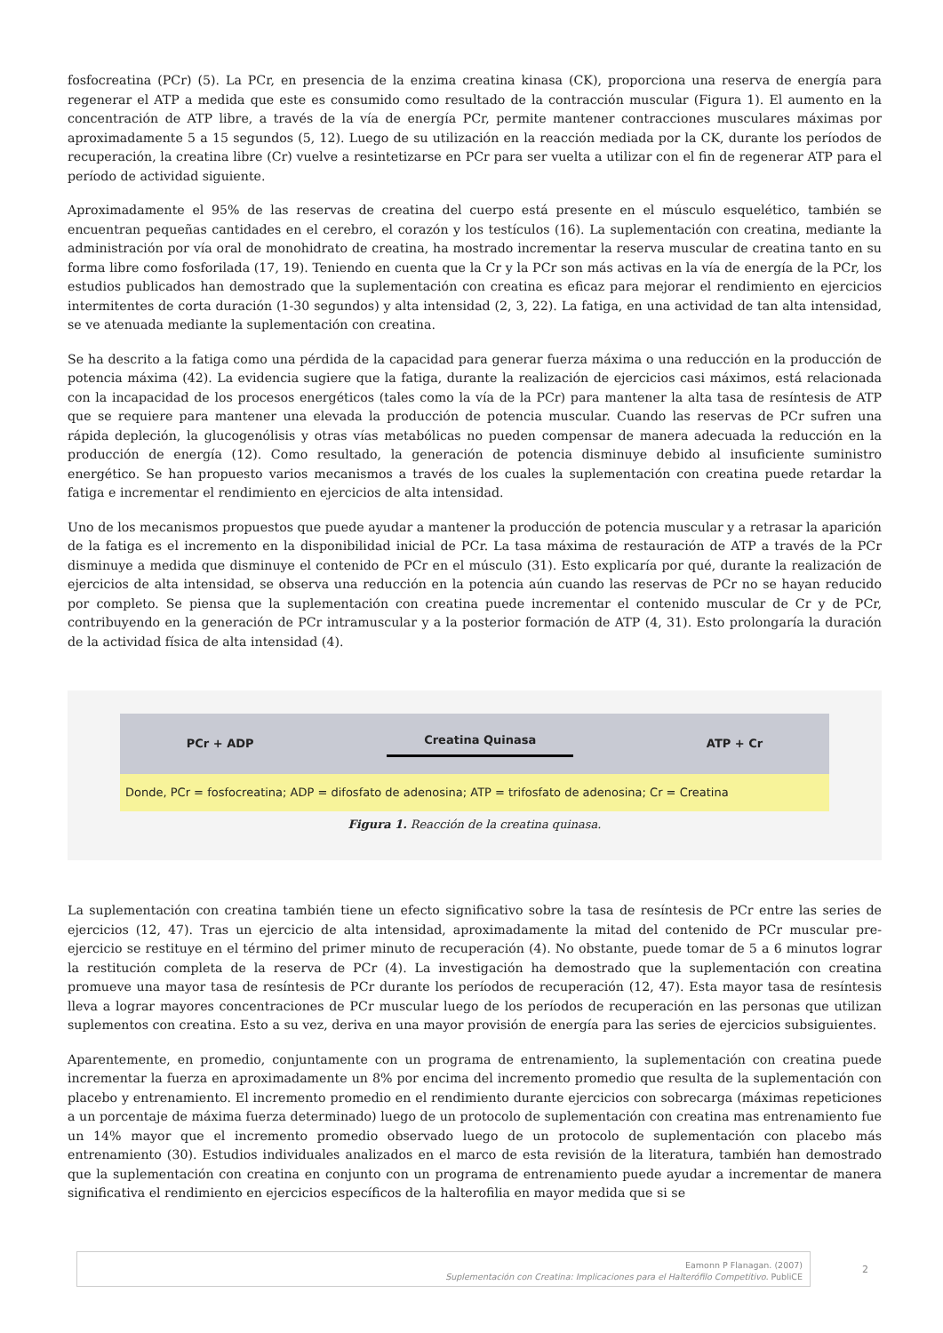fosfocreatina (PCr) (5). La PCr, en presencia de la enzima creatina kinasa (CK), proporciona una reserva de energía para regenerar el ATP a medida que este es consumido como resultado de la contracción muscular (Figura 1). El aumento en la concentración de ATP libre, a través de la vía de energía PCr, permite mantener contracciones musculares máximas por aproximadamente 5 a 15 segundos (5, 12). Luego de su utilización en la reacción mediada por la CK, durante los períodos de recuperación, la creatina libre (Cr) vuelve a resintetizarse en PCr para ser vuelta a utilizar con el fin de regenerar ATP para el período de actividad siguiente.
Aproximadamente el 95% de las reservas de creatina del cuerpo está presente en el músculo esquelético, también se encuentran pequeñas cantidades en el cerebro, el corazón y los testículos (16). La suplementación con creatina, mediante la administración por vía oral de monohidrato de creatina, ha mostrado incrementar la reserva muscular de creatina tanto en su forma libre como fosforilada (17, 19). Teniendo en cuenta que la Cr y la PCr son más activas en la vía de energía de la PCr, los estudios publicados han demostrado que la suplementación con creatina es eficaz para mejorar el rendimiento en ejercicios intermitentes de corta duración (1-30 segundos) y alta intensidad (2, 3, 22). La fatiga, en una actividad de tan alta intensidad, se ve atenuada mediante la suplementación con creatina.
Se ha descrito a la fatiga como una pérdida de la capacidad para generar fuerza máxima o una reducción en la producción de potencia máxima (42). La evidencia sugiere que la fatiga, durante la realización de ejercicios casi máximos, está relacionada con la incapacidad de los procesos energéticos (tales como la vía de la PCr) para mantener la alta tasa de resíntesis de ATP que se requiere para mantener una elevada la producción de potencia muscular. Cuando las reservas de PCr sufren una rápida depleción, la glucogenólisis y otras vías metabólicas no pueden compensar de manera adecuada la reducción en la producción de energía (12). Como resultado, la generación de potencia disminuye debido al insuficiente suministro energético. Se han propuesto varios mecanismos a través de los cuales la suplementación con creatina puede retardar la fatiga e incrementar el rendimiento en ejercicios de alta intensidad.
Uno de los mecanismos propuestos que puede ayudar a mantener la producción de potencia muscular y a retrasar la aparición de la fatiga es el incremento en la disponibilidad inicial de PCr. La tasa máxima de restauración de ATP a través de la PCr disminuye a medida que disminuye el contenido de PCr en el músculo (31). Esto explicaría por qué, durante la realización de ejercicios de alta intensidad, se observa una reducción en la potencia aún cuando las reservas de PCr no se hayan reducido por completo. Se piensa que la suplementación con creatina puede incrementar el contenido muscular de Cr y de PCr, contribuyendo en la generación de PCr intramuscular y a la posterior formación de ATP (4, 31). Esto prolongaría la duración de la actividad física de alta intensidad (4).
PCr + ADP Creatina Quinasa ATP + Cr
Donde, PCr = fosfocreatina; ADP = difosfato de adenosina; ATP = trifosfato de adenosina; Cr = Creatina
Figura 1. Reacción de la creatina quinasa.
La suplementación con creatina también tiene un efecto significativo sobre la tasa de resíntesis de PCr entre las series de ejercicios (12, 47). Tras un ejercicio de alta intensidad, aproximadamente la mitad del contenido de PCr muscular pre-ejercicio se restituye en el término del primer minuto de recuperación (4). No obstante, puede tomar de 5 a 6 minutos lograr la restitución completa de la reserva de PCr (4). La investigación ha demostrado que la suplementación con creatina promueve una mayor tasa de resíntesis de PCr durante los períodos de recuperación (12, 47). Esta mayor tasa de resíntesis lleva a lograr mayores concentraciones de PCr muscular luego de los períodos de recuperación en las personas que utilizan suplementos con creatina. Esto a su vez, deriva en una mayor provisión de energía para las series de ejercicios subsiguientes.
Aparentemente, en promedio, conjuntamente con un programa de entrenamiento, la suplementación con creatina puede incrementar la fuerza en aproximadamente un 8% por encima del incremento promedio que resulta de la suplementación con placebo y entrenamiento. El incremento promedio en el rendimiento durante ejercicios con sobrecarga (máximas repeticiones a un porcentaje de máxima fuerza determinado) luego de un protocolo de suplementación con creatina mas entrenamiento fue un 14% mayor que el incremento promedio observado luego de un protocolo de suplementación con placebo más entrenamiento (30). Estudios individuales analizados en el marco de esta revisión de la literatura, también han demostrado que la suplementación con creatina en conjunto con un programa de entrenamiento puede ayudar a incrementar de manera significativa el rendimiento en ejercicios específicos de la halterofilia en mayor medida que si se
Eamonn P Flanagan. (2007)
Suplementación con Creatina: Implicaciones para el Halterófilo Competitivo. PubliCE
2